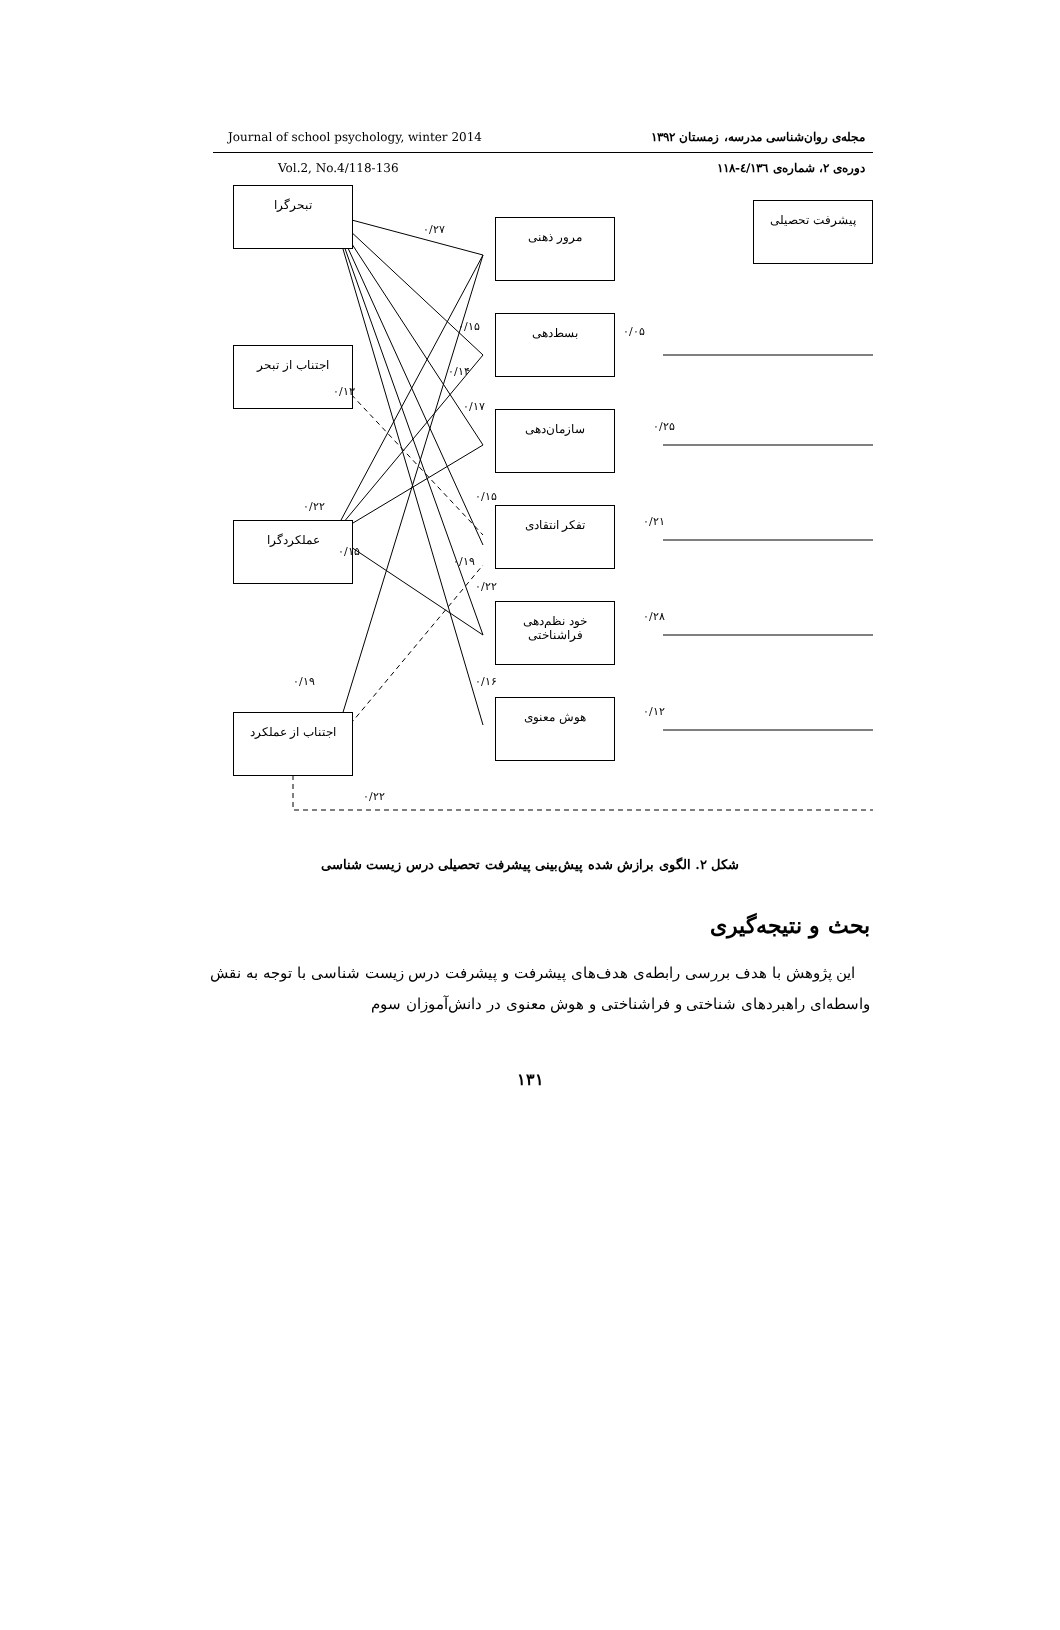Journal of school psychology, winter 2014 مجله‌ی روان‌شناسی مدرسه، زمستان ۱۳۹۲
Vol.2, No.4/118-136 دوره‌ی ۲، شماره‌ی ٤/۱۳٦-۱۱۸
تبحرگرا
اجتناب از تبحر
عملکردگرا
اجتناب از عملکرد
مرور ذهنی
بسط‌دهی
سازمان‌دهی
تفکر انتقادی
خود نظم‌دهی
فراشناختی
هوش معنوی
پیشرفت تحصیلی
۰/۲۷
۰/۱۵ ۰/۰۵
۰/۱۴
۰/۱۳
۰/۱۷
۰/۲۵
۰/۲۲
۰/۱۵
۰/۲۱
۰/۱۵
۰/۱۹
۰/۲۲
۰/۲۸
۰/۱۹ ۰/۱۶
۰/۱۲
۰/۲۲
شکل ۲. الگوی برازش شده پیش‌بینی پیشرفت تحصیلی درس زیست شناسی
بحث و نتیجه‌گیری
این پژوهش با هدف بررسی رابطه‌ی هدف‌های پیشرفت و پیشرفت درس زیست شناسی با توجه به نقش واسطه‌ای راهبردهای شناختی و فراشناختی و هوش معنوی در دانش‌آموزان سوم
۱۳۱